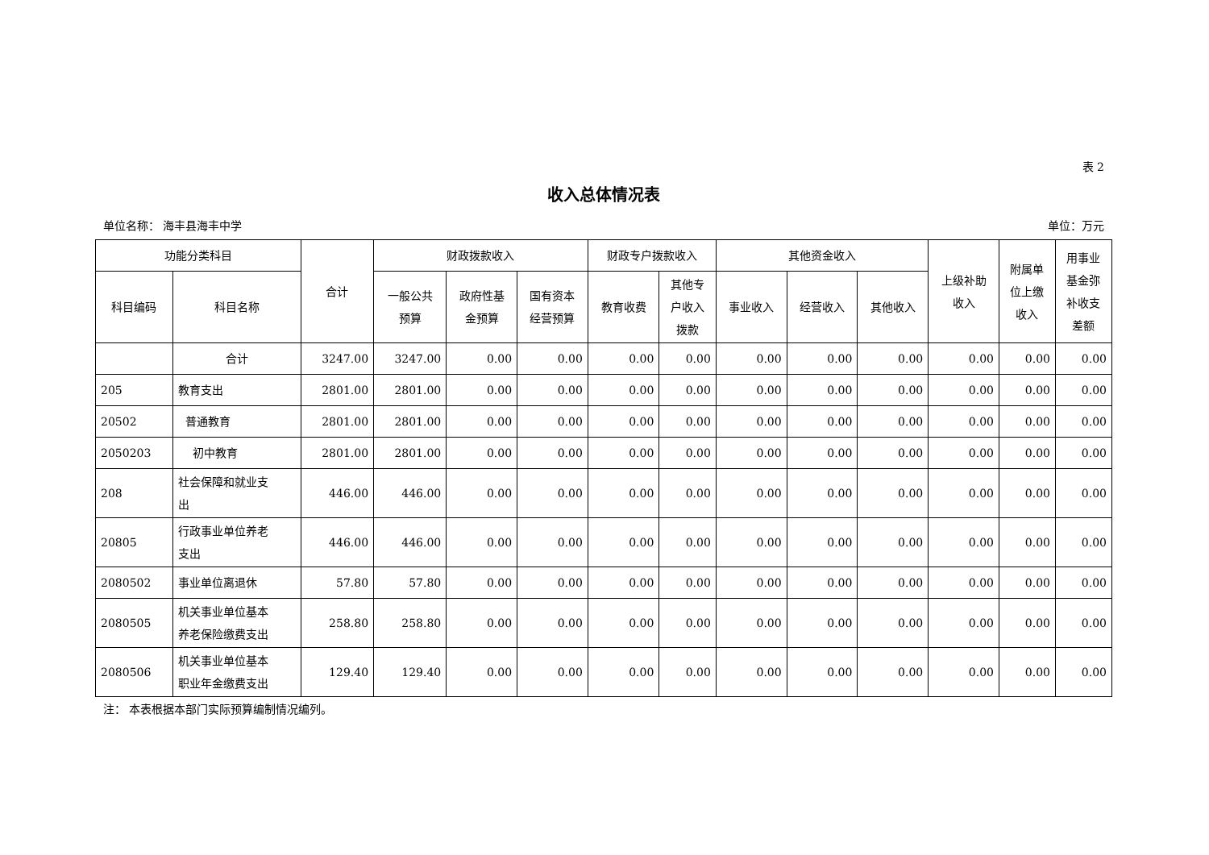表 2
收入总体情况表
单位名称： 海丰县海丰中学 单位：万元
| 功能分类科目 | | 合计 | 财政拨款收入 | | | 财政专户拨款收入 | | 其他资金收入 | | | 上级补助 收入 | 附属单 位上缴 收入 | 用事业 基金弥 补收支 差额 |
| --- | --- | --- | --- | --- | --- | --- | --- | --- | --- | --- | --- | --- | --- |
| 科目编码 | 科目名称 | | 一般公共 预算 | 政府性基 金预算 | 国有资本 经营预算 | 教育收费 | 其他专 户收入 拨款 | 事业收入 | 经营收入 | 其他收入 | | | |
| | 合计 | 3247.00 | 3247.00 | 0.00 | 0.00 | 0.00 | 0.00 | 0.00 | 0.00 | 0.00 | 0.00 | 0.00 | 0.00 |
| 205 | 教育支出 | 2801.00 | 2801.00 | 0.00 | 0.00 | 0.00 | 0.00 | 0.00 | 0.00 | 0.00 | 0.00 | 0.00 | 0.00 |
| 20502 | 普通教育 | 2801.00 | 2801.00 | 0.00 | 0.00 | 0.00 | 0.00 | 0.00 | 0.00 | 0.00 | 0.00 | 0.00 | 0.00 |
| 2050203 | 初中教育 | 2801.00 | 2801.00 | 0.00 | 0.00 | 0.00 | 0.00 | 0.00 | 0.00 | 0.00 | 0.00 | 0.00 | 0.00 |
| 208 | 社会保障和就业支 出 | 446.00 | 446.00 | 0.00 | 0.00 | 0.00 | 0.00 | 0.00 | 0.00 | 0.00 | 0.00 | 0.00 | 0.00 |
| 20805 | 行政事业单位养老 支出 | 446.00 | 446.00 | 0.00 | 0.00 | 0.00 | 0.00 | 0.00 | 0.00 | 0.00 | 0.00 | 0.00 | 0.00 |
| 2080502 | 事业单位离退休 | 57.80 | 57.80 | 0.00 | 0.00 | 0.00 | 0.00 | 0.00 | 0.00 | 0.00 | 0.00 | 0.00 | 0.00 |
| 2080505 | 机关事业单位基本 养老保险缴费支出 | 258.80 | 258.80 | 0.00 | 0.00 | 0.00 | 0.00 | 0.00 | 0.00 | 0.00 | 0.00 | 0.00 | 0.00 |
| 2080506 | 机关事业单位基本 职业年金缴费支出 | 129.40 | 129.40 | 0.00 | 0.00 | 0.00 | 0.00 | 0.00 | 0.00 | 0.00 | 0.00 | 0.00 | 0.00 |
注： 本表根据本部门实际预算编制情况编列。